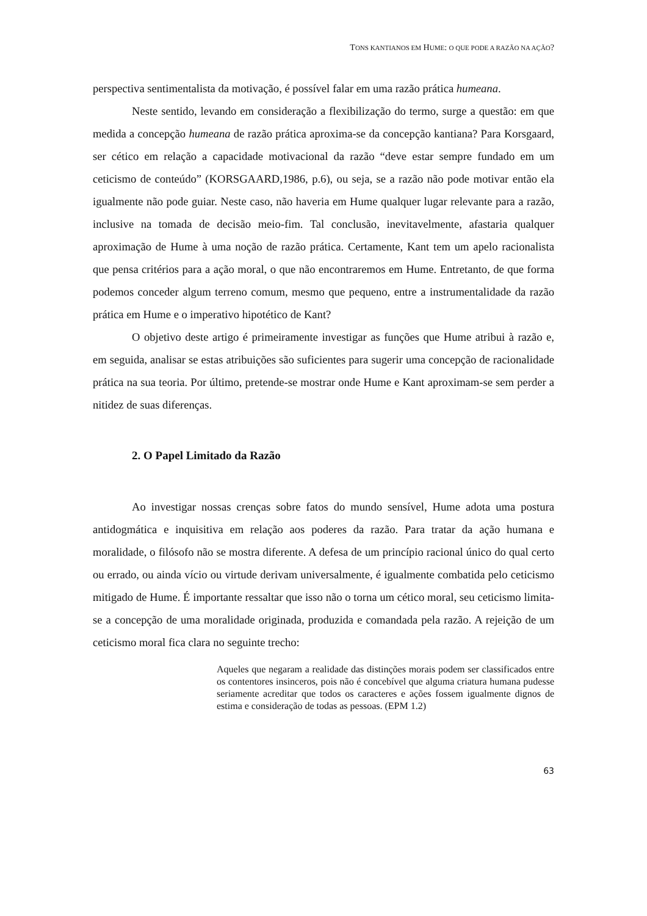TONS KANTIANOS EM HUME: O QUE PODE A RAZÃO NA AÇÃO?
perspectiva sentimentalista da motivação, é possível falar em uma razão prática humeana.
Neste sentido, levando em consideração a flexibilização do termo, surge a questão: em que medida a concepção humeana de razão prática aproxima-se da concepção kantiana? Para Korsgaard, ser cético em relação a capacidade motivacional da razão “deve estar sempre fundado em um ceticismo de conteúdo” (KORSGAARD,1986, p.6), ou seja, se a razão não pode motivar então ela igualmente não pode guiar. Neste caso, não haveria em Hume qualquer lugar relevante para a razão, inclusive na tomada de decisão meio-fim. Tal conclusão, inevitavelmente, afastaria qualquer aproximação de Hume à uma noção de razão prática. Certamente, Kant tem um apelo racionalista que pensa critérios para a ação moral, o que não encontraremos em Hume. Entretanto, de que forma podemos conceder algum terreno comum, mesmo que pequeno, entre a instrumentalidade da razão prática em Hume e o imperativo hipotético de Kant?
O objetivo deste artigo é primeiramente investigar as funções que Hume atribui à razão e, em seguida, analisar se estas atribuições são suficientes para sugerir uma concepção de racionalidade prática na sua teoria. Por último, pretende-se mostrar onde Hume e Kant aproximam-se sem perder a nitidez de suas diferenças.
2. O Papel Limitado da Razão
Ao investigar nossas crenças sobre fatos do mundo sensível, Hume adota uma postura antidogmática e inquisitiva em relação aos poderes da razão. Para tratar da ação humana e moralidade, o filósofo não se mostra diferente. A defesa de um princípio racional único do qual certo ou errado, ou ainda vício ou virtude derivam universalmente, é igualmente combatida pelo ceticismo mitigado de Hume. É importante ressaltar que isso não o torna um cético moral, seu ceticismo limita-se a concepção de uma moralidade originada, produzida e comandada pela razão. A rejeição de um ceticismo moral fica clara no seguinte trecho:
Aqueles que negaram a realidade das distinções morais podem ser classificados entre os contentores insinceros, pois não é concebível que alguma criatura humana pudesse seriamente acreditar que todos os caracteres e ações fossem igualmente dignos de estima e consideração de todas as pessoas. (EPM 1.2)
63